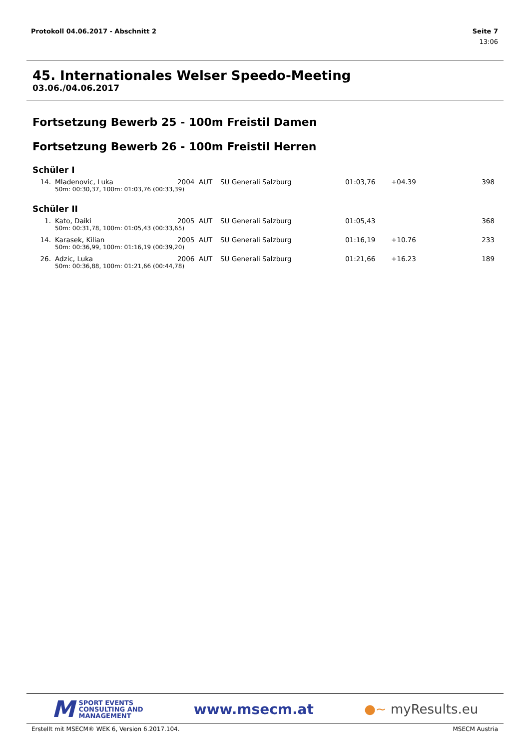Seite 7
13:06 Protokoll 04.06.2017 - Abschnitt 2
45. Internationales Welser Speedo-Meeting
03.06./04.06.2017
Fortsetzung Bewerb 25 - 100m Freistil Damen
Fortsetzung Bewerb 26 - 100m Freistil Herren
Schüler I
| 14. | Mladenovic, Luka | 2004 | AUT | SU Generali Salzburg | 01:03,76 | +04.39 | 398 |
| | 50m: 00:30,37, 100m: 01:03,76 (00:33,39) | | | | | | |
Schüler II
| 1. | Kato, Daiki | 2005 | AUT | SU Generali Salzburg | 01:05,43 | | 368 |
| | 50m: 00:31,78, 100m: 01:05,43 (00:33,65) | | | | | | |
| 14. | Karasek, Kilian | 2005 | AUT | SU Generali Salzburg | 01:16,19 | +10.76 | 233 |
| | 50m: 00:36,99, 100m: 01:16,19 (00:39,20) | | | | | | |
| 26. | Adzic, Luka | 2006 | AUT | SU Generali Salzburg | 01:21,66 | +16.23 | 189 |
| | 50m: 00:36,88, 100m: 01:21,66 (00:44,78) | | | | | | |
M SPORT EVENTS
CONSULTING AND
MANAGEMENT
www.msecm.at ●~ myResults.eu
MSECM Austria Erstellt mit MSECM® WEK 6, Version 6.2017.104.